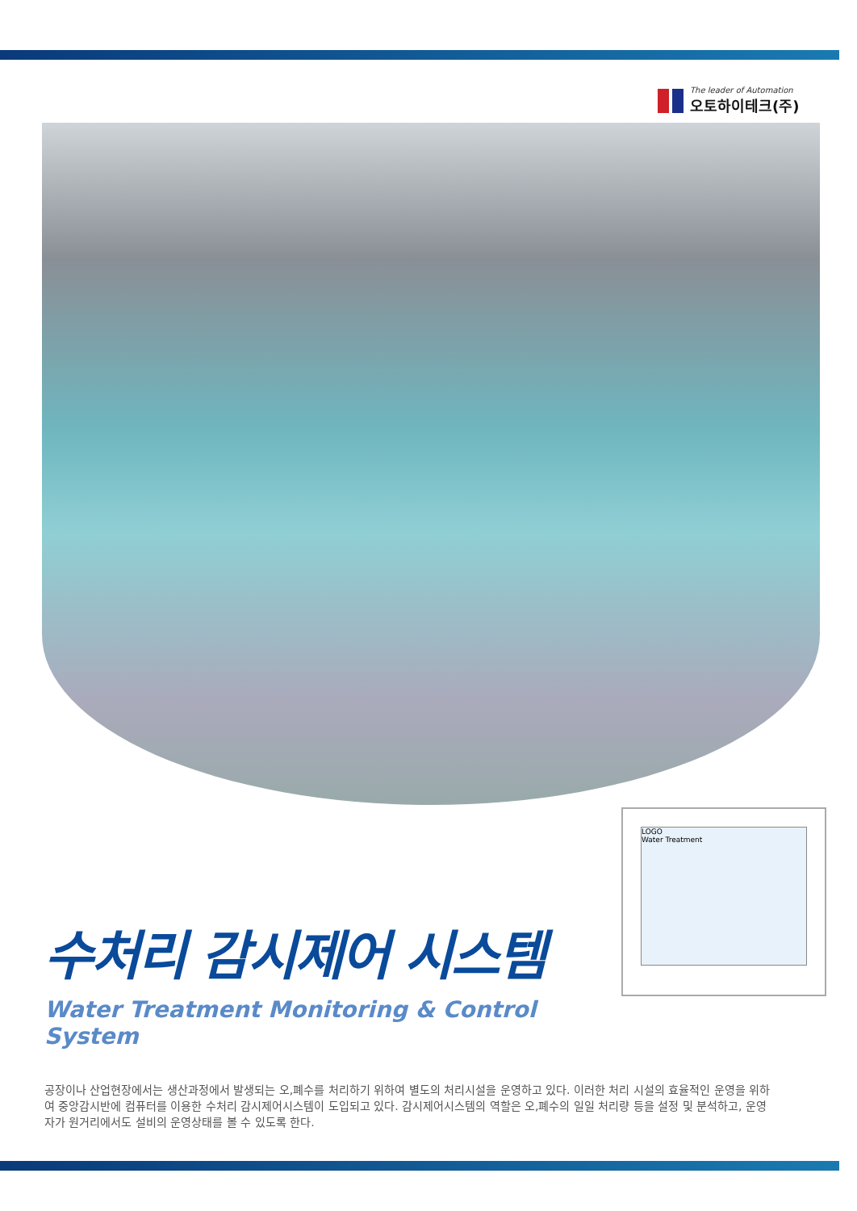The leader of Automation
오토하이테크(주)
LOGO
Water Treatment
수처리 감시제어 시스템
Water Treatment Monitoring & Control System
공장이나 산업현장에서는 생산과정에서 발생되는 오,폐수를 처리하기 위하여 별도의 처리시설을 운영하고 있다. 이러한 처리 시설의 효율적인 운영을 위하여 중앙감시반에 컴퓨터를 이용한 수처리 감시제어시스템이 도입되고 있다. 감시제어시스템의 역할은 오,폐수의 일일 처리량 등을 설정 및 분석하고, 운영자가 원거리에서도 설비의 운영상태를 볼 수 있도록 한다.